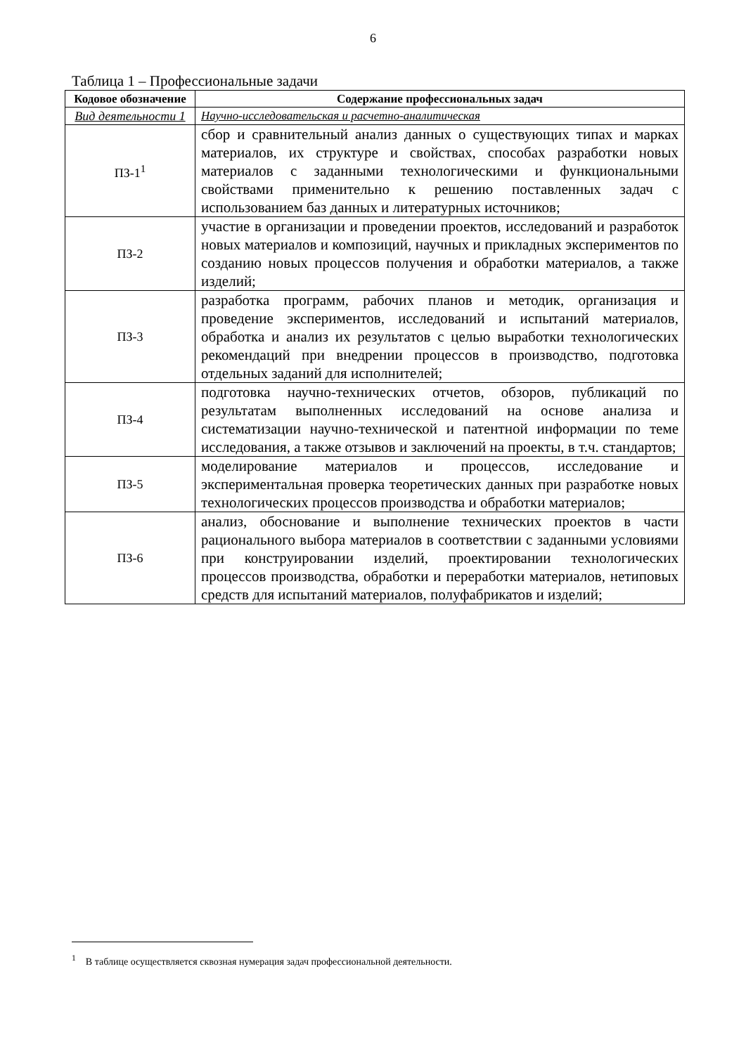6
Таблица 1 – Профессиональные задачи
| Кодовое обозначение | Содержание профессиональных задач |
| --- | --- |
| Вид деятельности 1 | Научно-исследовательская и расчетно-аналитическая |
| ПЗ-1<sup>1</sup> | сбор и сравнительный анализ данных о существующих типах и марках материалов, их структуре и свойствах, способах разработки новых материалов с заданными технологическими и функциональными свойствами применительно к решению поставленных задач с использованием баз данных и литературных источников; |
| ПЗ-2 | участие в организации и проведении проектов, исследований и разработок новых материалов и композиций, научных и прикладных экспериментов по созданию новых процессов получения и обработки материалов, а также изделий; |
| ПЗ-3 | разработка программ, рабочих планов и методик, организация и проведение экспериментов, исследований и испытаний материалов, обработка и анализ их результатов с целью выработки технологических рекомендаций при внедрении процессов в производство, подготовка отдельных заданий для исполнителей; |
| ПЗ-4 | подготовка научно-технических отчетов, обзоров, публикаций по результатам выполненных исследований на основе анализа и систематизации научно-технической и патентной информации по теме исследования, а также отзывов и заключений на проекты, в т.ч. стандартов; |
| ПЗ-5 | моделирование материалов и процессов, исследование и экспериментальная проверка теоретических данных при разработке новых технологических процессов производства и обработки материалов; |
| ПЗ-6 | анализ, обоснование и выполнение технических проектов в части рационального выбора материалов в соответствии с заданными условиями при конструировании изделий, проектировании технологических процессов производства, обработки и переработки материалов, нетиповых средств для испытаний материалов, полуфабрикатов и изделий; |
<sup>1</sup> В таблице осуществляется сквозная нумерация задач профессиональной деятельности.